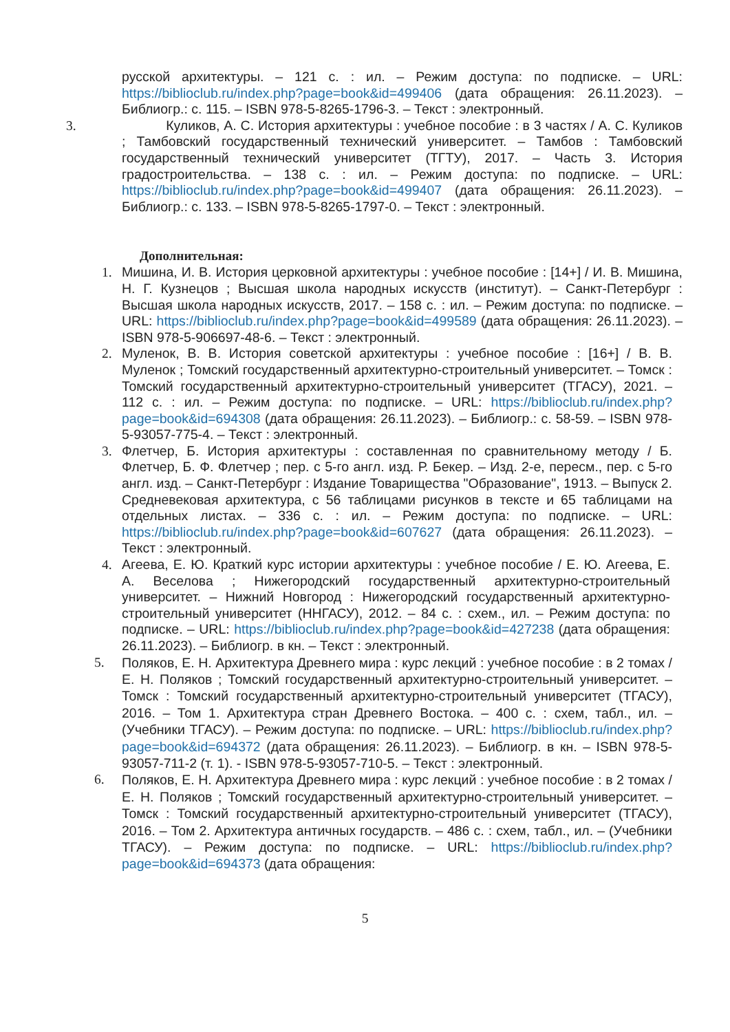русской архитектуры. – 121 с. : ил. – Режим доступа: по подписке. – URL: https://biblioclub.ru/index.php?page=book&id=499406 (дата обращения: 26.11.2023). – Библиогр.: с. 115. – ISBN 978-5-8265-1796-3. – Текст : электронный.
3. Куликов, А. С. История архитектуры : учебное пособие : в 3 частях / А. С. Куликов ; Тамбовский государственный технический университет. – Тамбов : Тамбовский государственный технический университет (ТГТУ), 2017. – Часть 3. История градостроительства. – 138 с. : ил. – Режим доступа: по подписке. – URL: https://biblioclub.ru/index.php?page=book&id=499407 (дата обращения: 26.11.2023). – Библиогр.: с. 133. – ISBN 978-5-8265-1797-0. – Текст : электронный.
Дополнительная:
1. Мишина, И. В. История церковной архитектуры : учебное пособие : [14+] / И. В. Мишина, Н. Г. Кузнецов ; Высшая школа народных искусств (институт). – Санкт-Петербург : Высшая школа народных искусств, 2017. – 158 с. : ил. – Режим доступа: по подписке. – URL: https://biblioclub.ru/index.php?page=book&id=499589 (дата обращения: 26.11.2023). – ISBN 978-5-906697-48-6. – Текст : электронный.
2. Муленок, В. В. История советской архитектуры : учебное пособие : [16+] / В. В. Муленок ; Томский государственный архитектурно-строительный университет. – Томск : Томский государственный архитектурно-строительный университет (ТГАСУ), 2021. – 112 с. : ил. – Режим доступа: по подписке. – URL: https://biblioclub.ru/index.php?page=book&id=694308 (дата обращения: 26.11.2023). – Библиогр.: с. 58-59. – ISBN 978-5-93057-775-4. – Текст : электронный.
3. Флетчер, Б. История архитектуры : составленная по сравнительному методу / Б. Флетчер, Б. Ф. Флетчер ; пер. с 5-го англ. изд. Р. Бекер. – Изд. 2-е, пересм., пер. с 5-го англ. изд. – Санкт-Петербург : Издание Товарищества "Образование", 1913. – Выпуск 2. Средневековая архитектура, с 56 таблицами рисунков в тексте и 65 таблицами на отдельных листах. – 336 с. : ил. – Режим доступа: по подписке. – URL: https://biblioclub.ru/index.php?page=book&id=607627 (дата обращения: 26.11.2023). – Текст : электронный.
4. Агеева, Е. Ю. Краткий курс истории архитектуры : учебное пособие / Е. Ю. Агеева, Е. А. Веселова ; Нижегородский государственный архитектурно-строительный университет. – Нижний Новгород : Нижегородский государственный архитектурно-строительный университет (ННГАСУ), 2012. – 84 с. : схем., ил. – Режим доступа: по подписке. – URL: https://biblioclub.ru/index.php?page=book&id=427238 (дата обращения: 26.11.2023). – Библиогр. в кн. – Текст : электронный.
5.
Поляков, Е. Н. Архитектура Древнего мира : курс лекций : учебное пособие : в 2 томах / Е. Н. Поляков ; Томский государственный архитектурно-строительный университет. – Томск : Томский государственный архитектурно-строительный университет (ТГАСУ), 2016. – Том 1. Архитектура стран Древнего Востока. – 400 с. : схем, табл., ил. – (Учебники ТГАСУ). – Режим доступа: по подписке. – URL: https://biblioclub.ru/index.php?page=book&id=694372 (дата обращения: 26.11.2023). – Библиогр. в кн. – ISBN 978-5-93057-711-2 (т. 1). - ISBN 978-5-93057-710-5. – Текст : электронный.
6.
Поляков, Е. Н. Архитектура Древнего мира : курс лекций : учебное пособие : в 2 томах / Е. Н. Поляков ; Томский государственный архитектурно-строительный университет. – Томск : Томский государственный архитектурно-строительный университет (ТГАСУ), 2016. – Том 2. Архитектура античных государств. – 486 с. : схем, табл., ил. – (Учебники ТГАСУ). – Режим доступа: по подписке. – URL: https://biblioclub.ru/index.php?page=book&id=694373 (дата обращения:
5